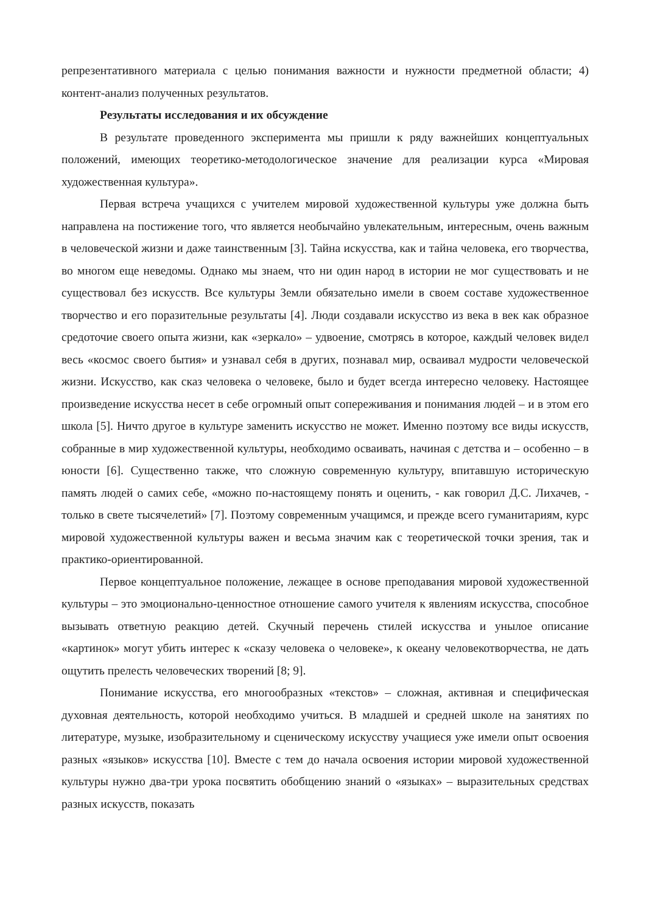репрезентативного материала с целью понимания важности и нужности предметной области; 4) контент-анализ полученных результатов.
Результаты исследования и их обсуждение
В результате проведенного эксперимента мы пришли к ряду важнейших концептуальных положений, имеющих теоретико-методологическое значение для реализации курса «Мировая художественная культура».
Первая встреча учащихся с учителем мировой художественной культуры уже должна быть направлена на постижение того, что является необычайно увлекательным, интересным, очень важным в человеческой жизни и даже таинственным [3]. Тайна искусства, как и тайна человека, его творчества, во многом еще неведомы. Однако мы знаем, что ни один народ в истории не мог существовать и не существовал без искусств. Все культуры Земли обязательно имели в своем составе художественное творчество и его поразительные результаты [4]. Люди создавали искусство из века в век как образное средоточие своего опыта жизни, как «зеркало» – удвоение, смотрясь в которое, каждый человек видел весь «космос своего бытия» и узнавал себя в других, познавал мир, осваивал мудрости человеческой жизни. Искусство, как сказ человека о человеке, было и будет всегда интересно человеку. Настоящее произведение искусства несет в себе огромный опыт сопереживания и понимания людей – и в этом его школа [5]. Ничто другое в культуре заменить искусство не может. Именно поэтому все виды искусств, собранные в мир художественной культуры, необходимо осваивать, начиная с детства и – особенно – в юности [6]. Существенно также, что сложную современную культуру, впитавшую историческую память людей о самих себе, «можно по-настоящему понять и оценить, - как говорил Д.С. Лихачев, - только в свете тысячелетий» [7]. Поэтому современным учащимся, и прежде всего гуманитариям, курс мировой художественной культуры важен и весьма значим как с теоретической точки зрения, так и практико-ориентированной.
Первое концептуальное положение, лежащее в основе преподавания мировой художественной культуры – это эмоционально-ценностное отношение самого учителя к явлениям искусства, способное вызывать ответную реакцию детей. Скучный перечень стилей искусства и унылое описание «картинок» могут убить интерес к «сказу человека о человеке», к океану человекотворчества, не дать ощутить прелесть человеческих творений [8; 9].
Понимание искусства, его многообразных «текстов» – сложная, активная и специфическая духовная деятельность, которой необходимо учиться. В младшей и средней школе на занятиях по литературе, музыке, изобразительному и сценическому искусству учащиеся уже имели опыт освоения разных «языков» искусства [10]. Вместе с тем до начала освоения истории мировой художественной культуры нужно два-три урока посвятить обобщению знаний о «языках» – выразительных средствах разных искусств, показать